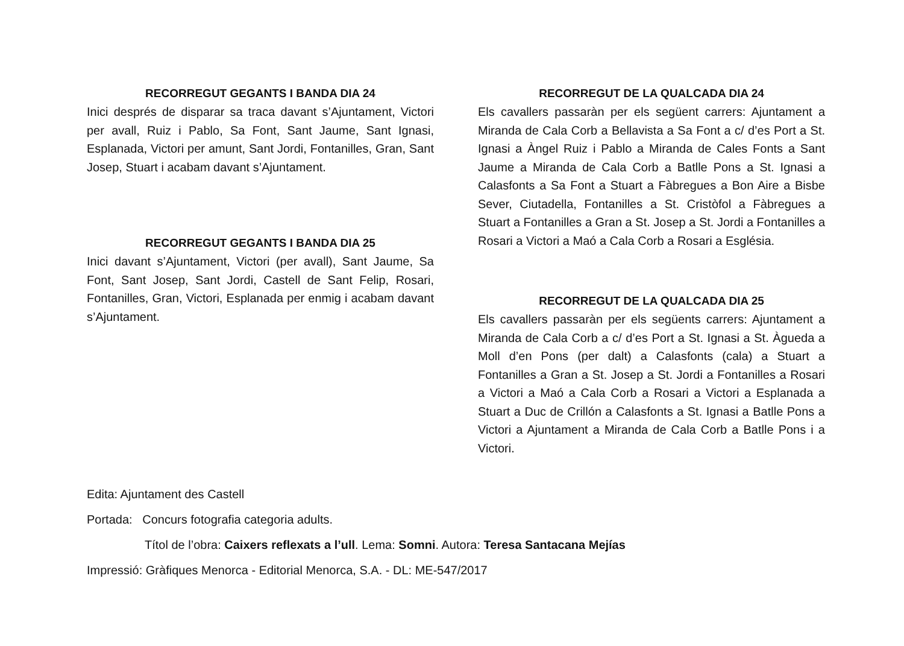RECORREGUT GEGANTS I BANDA DIA 24
Inici després de disparar sa traca davant s’Ajuntament, Victori per avall, Ruiz i Pablo, Sa Font, Sant Jaume, Sant Ignasi, Esplanada, Victori per amunt, Sant Jordi, Fontanilles, Gran, Sant Josep, Stuart i acabam davant s’Ajuntament.
RECORREGUT GEGANTS I BANDA DIA 25
Inici davant s’Ajuntament, Victori (per avall), Sant Jaume, Sa Font, Sant Josep, Sant Jordi, Castell de Sant Felip, Rosari, Fontanilles, Gran, Victori, Esplanada per enmig i acabam davant s’Ajuntament.
RECORREGUT DE LA QUALCADA DIA 24
Els cavallers passaràn per els següent carrers: Ajuntament a Miranda de Cala Corb a Bellavista a Sa Font a c/ d’es Port a St. Ignasi a Àngel Ruiz i Pablo a Miranda de Cales Fonts a Sant Jaume a Miranda de Cala Corb a Batlle Pons a St. Ignasi a Calasfonts a Sa Font a Stuart a Fàbregues a Bon Aire a Bisbe Sever, Ciutadella, Fontanilles a St. Cristòfol a Fàbregues a Stuart a Fontanilles a Gran a St. Josep a St. Jordi a Fontanilles a Rosari a Victori a Maó a Cala Corb a Rosari a Església.
RECORREGUT DE LA QUALCADA DIA 25
Els cavallers passaràn per els següents carrers: Ajuntament a Miranda de Cala Corb a c/ d’es Port a St. Ignasi a St. Àgueda a Moll d’en Pons (per dalt) a Calasfonts (cala) a Stuart a Fontanilles a Gran a St. Josep a St. Jordi a Fontanilles a Rosari a Victori a Maó a Cala Corb a Rosari a Victori a Esplanada a Stuart a Duc de Crillón a Calasfonts a St. Ignasi a Batlle Pons a Victori a Ajuntament a Miranda de Cala Corb a Batlle Pons i a Victori.
Edita: Ajuntament des Castell
Portada: Concurs fotografia categoria adults.
Títol de l’obra: Caixers reflexats a l’ull. Lema: Somni. Autora: Teresa Santacana Mejías
Impressió: Gràfiques Menorca - Editorial Menorca, S.A. - DL: ME-547/2017